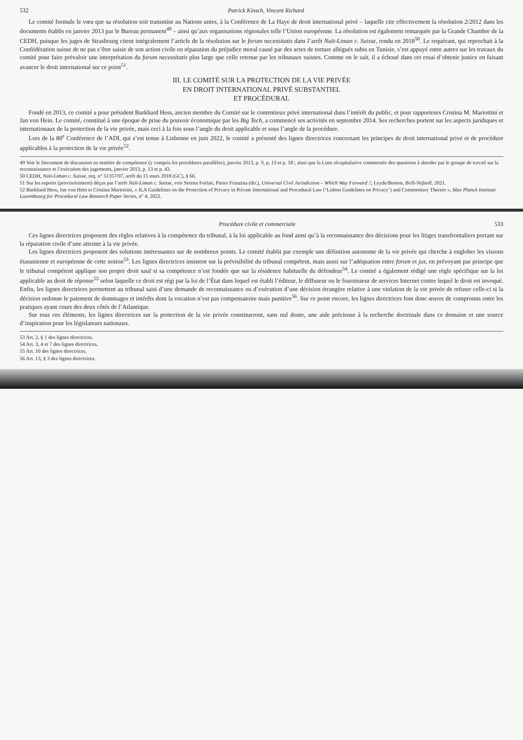532 Patrick Kinsch, Vincent Richard
Le comité formule le vœu que sa résolution soit transmise au Nations unies, à la Conférence de La Haye de droit international privé – laquelle cite effectivement la résolution 2/2012 dans les documents établis en janvier 2013 par le Bureau permanent<sup>49</sup> – ainsi qu’aux organisations régionales telle l’Union européenne. La résolution est également remarquée par la Grande Chambre de la CEDH, puisque les juges de Strasbourg citent intégralement l’article de la résolution sur le forum necessitatis dans l’arrêt Naït-Liman c. Suisse, rendu en 2018<sup>50</sup>. Le requérant, qui reprochait à la Confédération suisse de ne pas s’être saisie de son action civile en réparation du préjudice moral causé par des actes de torture allégués subis en Tunisie, s’est appuyé entre autres sur les travaux du comité pour faire prévaloir une interprétation du forum necessitatis plus large que celle retenue par les tribunaux suisses. Comme on le sait, il a échoué dans cet essai d’obtenir justice en faisant avancer le droit international sur ce point<sup>51</sup>.
III. LE COMITÉ SUR LA PROTECTION DE LA VIE PRIVÉE
EN DROIT INTERNATIONAL PRIVÉ SUBSTANTIEL
ET PROCÉDURAL
Fondé en 2013, ce comité a pour président Burkhard Hess, ancien membre du Comité sur le contentieux privé international dans l’intérêt du public, et pour rapporteurs Cristina M. Mariottini et Jan von Hein. Le comité, constitué à une époque de prise du pouvoir économique par les Big Tech, a commencé ses activités en septembre 2014. Ses recherches portent sur les aspects juridiques et internationaux de la protection de la vie privée, mais ceci à la fois sous l’angle du droit applicable et sous l’angle de la procédure.
Lors de la 80<sup>e</sup> Conférence de l’ADI, qui s’est tenue à Lisbonne en juin 2022, le comité a présenté des lignes directrices concernant les principes de droit international privé et de procédure applicables à la protection de la vie privée<sup>52</sup>.
49 Voir le Document de discussion en matière de compétence (y compris les procédures parallèles), janvier 2013, p. 9, p. 13 et p. 18 ; ainsi que la Liste récapitulative commentée des questions à aborder par le groupe de travail sur la reconnaissance et l’exécution des jugements, janvier 2013, p. 13 et p. 43.
50 CEDH, Naït-Liman c. Suisse, req. n° 51357/07, arrêt du 15 mars 2018 (GC), § 66.
51 Sur les espoirs (provisoirement) déçus par l’arrêt Naït-Liman c. Suisse, voir Serena Forlati, Pietro Franzina (dir.), Universal Civil Jurisdiction – Which Way Forward ?, Leyde/Boston, Brill-Nijhoff, 2021.
52 Burkhard Hess, Jan von Hein et Cristina Mariottini, « ILA Guidelines on the Protection of Privacy in Private International and Procedural Law (‘Lisbon Guidelines on Privacy’) and Commentary Thereto », Max Planck Institute Luxembourg for Procedural Law Research Paper Series, n° 4, 2022.
Procédure civile et commerciale 533
Ces lignes directrices proposent des règles relatives à la compétence du tribunal, à la loi applicable au fond ainsi qu’à la reconnaissance des décisions pour les litiges transfrontaliers portant sur la réparation civile d’une atteinte à la vie privée.
Les lignes directrices proposent des solutions intéressantes sur de nombreux points. Le comité établit par exemple une définition autonome de la vie privée qui cherche à englober les visions étasunienne et européenne de cette notion<sup>53</sup>. Les lignes directrices insistent sur la prévisibilité du tribunal compétent, mais aussi sur l’adéquation entre forum et jus, en prévoyant par principe que le tribunal compétent applique son propre droit sauf si sa compétence n’est fondée que sur la résidence habituelle du défendeur<sup>54</sup>. Le comité a également rédigé une règle spécifique sur la loi applicable au droit de réponse<sup>55</sup> selon laquelle ce droit est régi par la loi de l’État dans lequel est établi l’éditeur, le diffuseur ou le fournisseur de services Internet contre lequel le droit est invoqué. Enfin, les lignes directrices permettent au tribunal saisi d’une demande de reconnaissance ou d’exécution d’une décision étrangère relative à une violation de la vie privée de refuser celle-ci si la décision ordonne le paiement de dommages et intérêts dont la vocation n’est pas compensatoire mais punitive<sup>56</sup>. Sur ce point encore, les lignes directrices font donc œuvre de compromis entre les pratiques ayant cours des deux côtés de l’Atlantique.
Sur tous ces éléments, les lignes directrices sur la protection de la vie privée constitueront, sans nul doute, une aide précieuse à la recherche doctrinale dans ce domaine et une source d’inspiration pour les législateurs nationaux.
53 Art. 2, § 1 des lignes directrices.
54 Art. 3, 4 et 7 des lignes directrices.
55 Art. 10 des lignes directrices.
56 Art. 13, § 3 des lignes directrices.